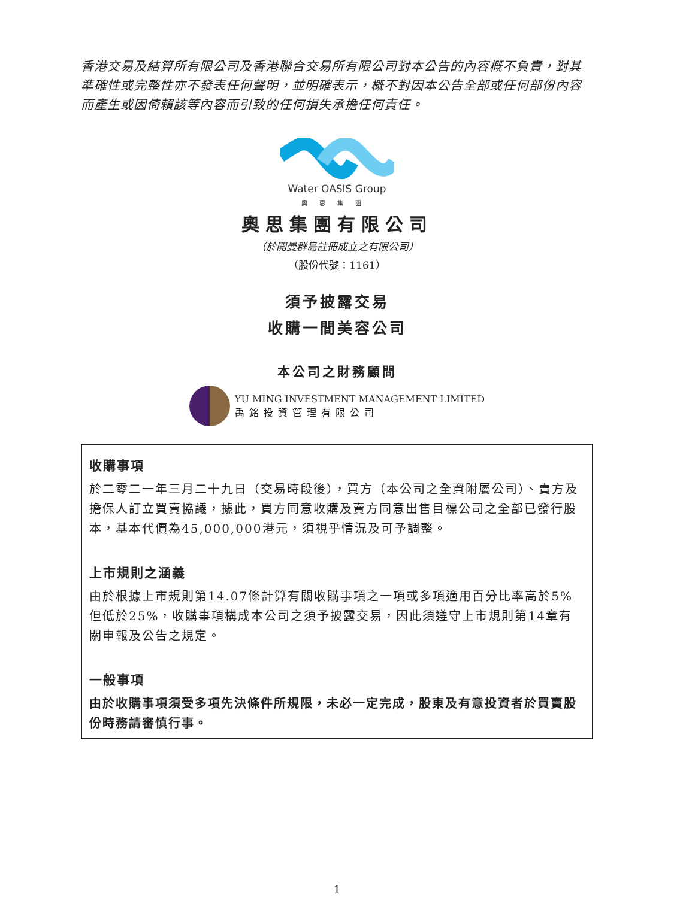香港交易及結算所有限公司及香港聯合交易所有限公司對本公告的內容概不負責，對其準確性或完整性亦不發表任何聲明，並明確表示，概不對因本公告全部或任何部份內容而產生或因倚賴該等內容而引致的任何損失承擔任何責任。
Water OASIS Group
奧思集團
奧思集團有限公司
（於開曼群島註冊成立之有限公司）
（股份代號：1161）
須予披露交易
收購一間美容公司
本公司之財務顧問
YU MING INVESTMENT MANAGEMENT LIMITED
禹銘投資管理有限公司
收購事項
於二零二一年三月二十九日（交易時段後），買方（本公司之全資附屬公司）、賣方及擔保人訂立買賣協議，據此，買方同意收購及賣方同意出售目標公司之全部已發行股本，基本代價為45,000,000港元，須視乎情況及可予調整。
上市規則之涵義
由於根據上市規則第14.07條計算有關收購事項之一項或多項適用百分比率高於5%但低於25%，收購事項構成本公司之須予披露交易，因此須遵守上市規則第14章有關申報及公告之規定。
一般事項
由於收購事項須受多項先決條件所規限，未必一定完成，股東及有意投資者於買賣股份時務請審慎行事。
1